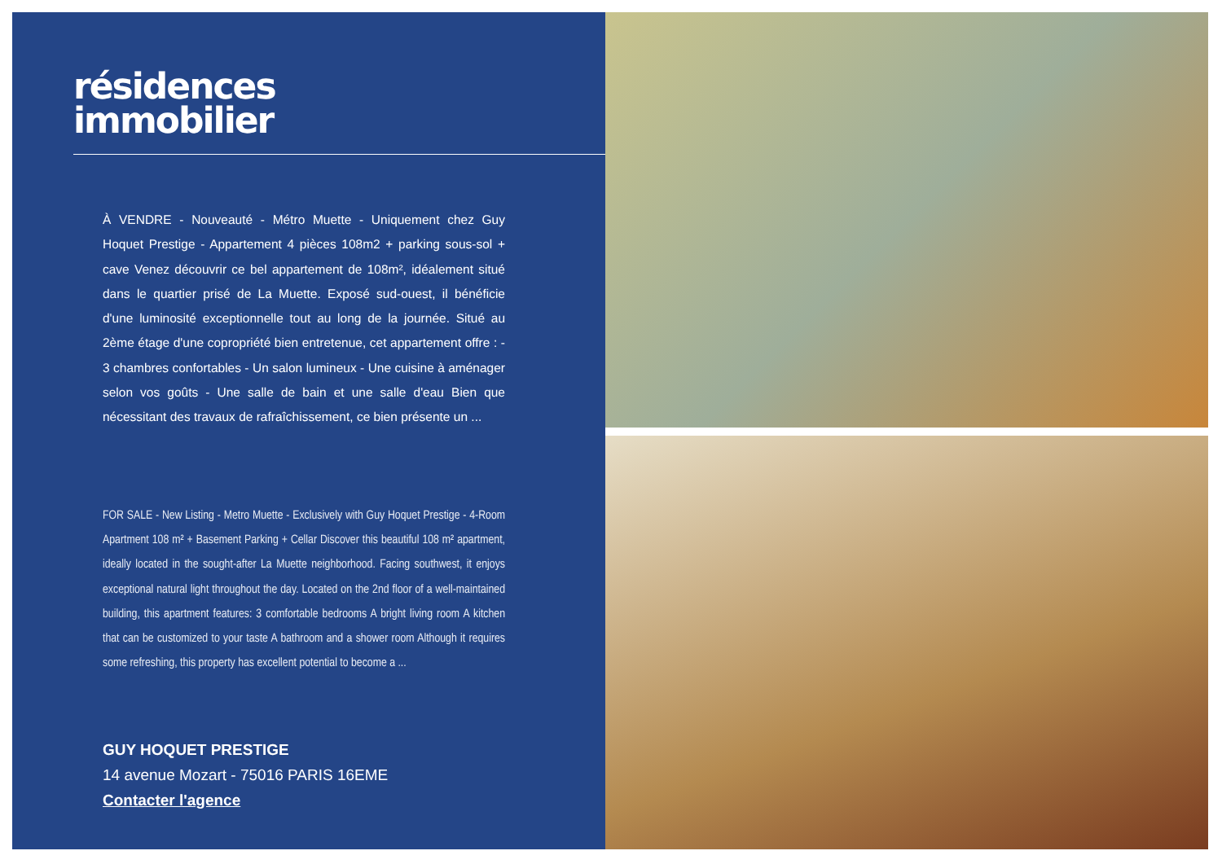résidences
immobilier
À VENDRE - Nouveauté - Métro Muette - Uniquement chez Guy Hoquet Prestige - Appartement 4 pièces 108m2 + parking sous-sol + cave Venez découvrir ce bel appartement de 108m², idéalement situé dans le quartier prisé de La Muette. Exposé sud-ouest, il bénéficie d'une luminosité exceptionnelle tout au long de la journée. Situé au 2ème étage d'une copropriété bien entretenue, cet appartement offre : - 3 chambres confortables - Un salon lumineux - Une cuisine à aménager selon vos goûts - Une salle de bain et une salle d'eau Bien que nécessitant des travaux de rafraîchissement, ce bien présente un ...
FOR SALE - New Listing - Metro Muette - Exclusively with Guy Hoquet Prestige - 4-Room Apartment 108 m² + Basement Parking + Cellar Discover this beautiful 108 m² apartment, ideally located in the sought-after La Muette neighborhood. Facing southwest, it enjoys exceptional natural light throughout the day. Located on the 2nd floor of a well-maintained building, this apartment features: 3 comfortable bedrooms A bright living room A kitchen that can be customized to your taste A bathroom and a shower room Although it requires some refreshing, this property has excellent potential to become a ...
GUY HOQUET PRESTIGE
14 avenue Mozart - 75016 PARIS 16EME
Contacter l'agence